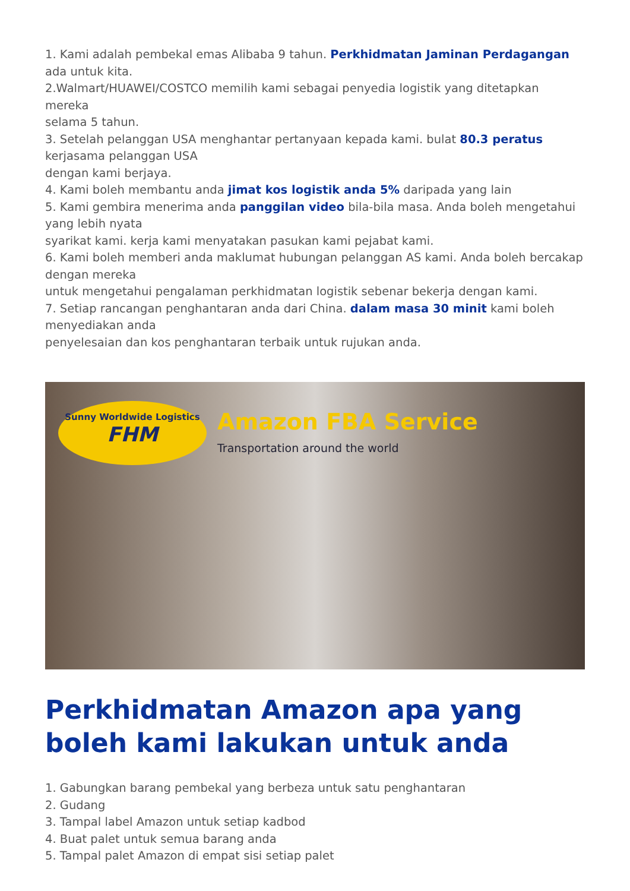1. Kami adalah pembekal emas Alibaba 9 tahun. Perkhidmatan Jaminan Perdagangan
ada untuk kita.
2.Walmart/HUAWEI/COSTCO memilih kami sebagai penyedia logistik yang ditetapkan mereka
selama 5 tahun.
3. Setelah pelanggan USA menghantar pertanyaan kepada kami. bulat 80.3 peratus
kerjasama pelanggan USA
dengan kami berjaya.
4. Kami boleh membantu anda jimat kos logistik anda 5% daripada yang lain
5. Kami gembira menerima anda panggilan video bila-bila masa. Anda boleh mengetahui
yang lebih nyata
syarikat kami. kerja kami menyatakan pasukan kami pejabat kami.
6. Kami boleh memberi anda maklumat hubungan pelanggan AS kami. Anda boleh bercakap
dengan mereka
untuk mengetahui pengalaman perkhidmatan logistik sebenar bekerja dengan kami.
7. Setiap rancangan penghantaran anda dari China. dalam masa 30 minit kami boleh
menyediakan anda
penyelesaian dan kos penghantaran terbaik untuk rujukan anda.
Sunny Worldwide Logistics
FHM
Amazon FBA Service
Transportation around the world
Perkhidmatan Amazon apa yang boleh kami lakukan untuk anda
1. Gabungkan barang pembekal yang berbeza untuk satu penghantaran
2. Gudang
3. Tampal label Amazon untuk setiap kadbod
4. Buat palet untuk semua barang anda
5. Tampal palet Amazon di empat sisi setiap palet